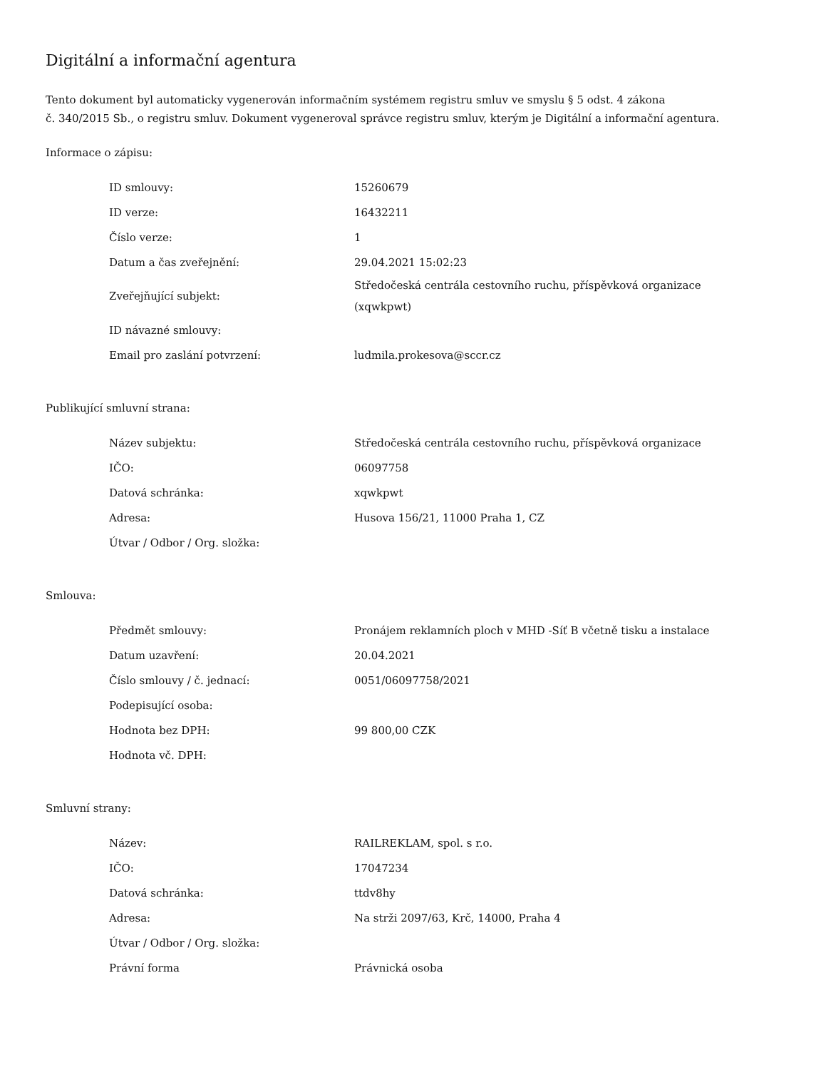Digitální a informační agentura
Tento dokument byl automaticky vygenerován informačním systémem registru smluv ve smyslu § 5 odst. 4 zákona
č. 340/2015 Sb., o registru smluv. Dokument vygeneroval správce registru smluv, kterým je Digitální a informační agentura.
Informace o zápisu:
| ID smlouvy: | 15260679 |
| ID verze: | 16432211 |
| Číslo verze: | 1 |
| Datum a čas zveřejnění: | 29.04.2021 15:02:23 |
| Zveřejňující subjekt: | Středočeská centrála cestovního ruchu, příspěvková organizace (xqwkpwt) |
| ID návazné smlouvy: | |
| Email pro zaslání potvrzení: | ludmila.prokesova@sccr.cz |
Publikující smluvní strana:
| Název subjektu: | Středočeská centrála cestovního ruchu, příspěvková organizace |
| IČO: | 06097758 |
| Datová schránka: | xqwkpwt |
| Adresa: | Husova 156/21, 11000 Praha 1, CZ |
| Útvar / Odbor / Org. složka: | |
Smlouva:
| Předmět smlouvy: | Pronájem reklamních ploch v MHD -Síť B včetně tisku a instalace |
| Datum uzavření: | 20.04.2021 |
| Číslo smlouvy / č. jednací: | 0051/06097758/2021 |
| Podepisující osoba: | |
| Hodnota bez DPH: | 99 800,00 CZK |
| Hodnota vč. DPH: | |
Smluvní strany:
| Název: | RAILREKLAM, spol. s r.o. |
| IČO: | 17047234 |
| Datová schránka: | ttdv8hy |
| Adresa: | Na strži 2097/63, Krč, 14000, Praha 4 |
| Útvar / Odbor / Org. složka: | |
| Právní forma | Právnická osoba |